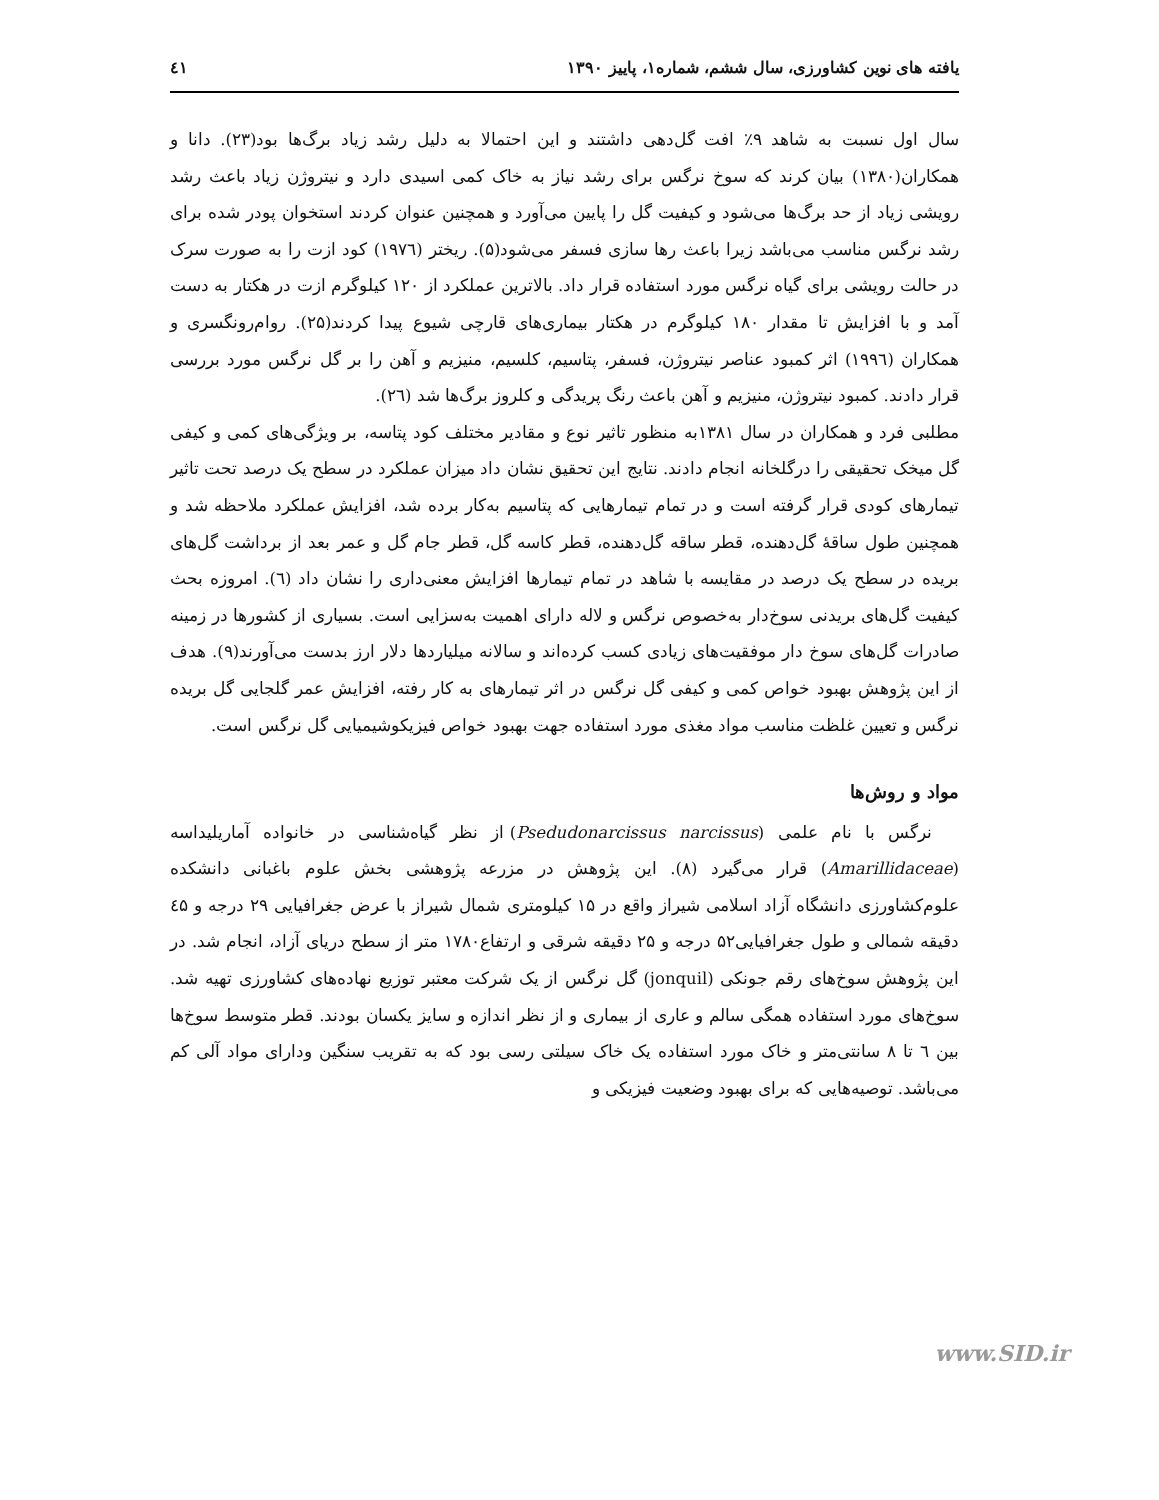یافته های نوین کشاورزی، سال ششم، شماره۱، پاییز ۱۳۹۰ ٤١
سال اول نسبت به شاهد ۹٪ افت گل‌دهی داشتند و این احتمالا به دلیل رشد زیاد برگ‌ها بود(۲۳). دانا و همکاران(۱۳۸۰) بیان کرند که سوخ نرگس برای رشد نیاز به خاک کمی اسیدی دارد و نیتروژن زیاد باعث رشد رویشی زیاد از حد برگ‌ها می‌شود و کیفیت گل را پایین می‌آورد و همچنین عنوان کردند استخوان پودر شده برای رشد نرگس مناسب می‌باشد زیرا باعث رها سازی فسفر می‌شود(۵). ریختر (۱۹۷٦) کود ازت را به صورت سرک در حالت رویشی برای گیاه نرگس مورد استفاده قرار داد. بالاترین عملکرد از ۱۲۰ کیلوگرم ازت در هکتار به دست آمد و با افزایش تا مقدار ۱۸۰ کیلوگرم در هکتار بیماری‌های قارچی شیوع پیدا کردند(۲۵). روام‌رونگسری و همکاران (۱۹۹٦) اثر کمبود عناصر نیتروژن، فسفر، پتاسیم، کلسیم، منیزیم و آهن را بر گل نرگس مورد بررسی قرار دادند. کمبود نیتروژن، منیزیم و آهن باعث رنگ پریدگی و کلروز برگ‌ها شد (۲٦).
مطلبی فرد و همکاران در سال ۱۳۸۱به منظور تاثیر نوع و مقادیر مختلف کود پتاسه، بر ویژگی‌های کمی و کیفی گل میخک تحقیقی را درگلخانه انجام دادند. نتایج این تحقیق نشان داد میزان عملکرد در سطح یک درصد تحت تاثیر تیمارهای کودی قرار گرفته است و در تمام تیمارهایی که پتاسیم به‌کار برده شد، افزایش عملکرد ملاحظه شد و همچنین طول ساقهٔ گل‌دهنده، قطر ساقه گل‌دهنده، قطر کاسه گل، قطر جام گل و عمر بعد از برداشت گل‌های بریده در سطح یک درصد در مقایسه با شاهد در تمام تیمارها افزایش معنی‌داری را نشان داد (٦). امروزه بحث کیفیت گل‌های بریدنی سوخ‌دار به‌خصوص نرگس و لاله دارای اهمیت به‌سزایی است. بسیاری از کشورها در زمینه صادرات گل‌های سوخ دار موفقیت‌های زیادی کسب کرده‌اند و سالانه میلیاردها دلار ارز بدست می‌آورند(۹). هدف از این پژوهش بهبود خواص کمی و کیفی گل نرگس در اثر تیمارهای به کار رفته، افزایش عمر گلجایی گل بریده نرگس و تعیین غلظت مناسب مواد مغذی مورد استفاده جهت بهبود خواص فیزیکوشیمیایی گل نرگس است.
مواد و روش‌ها
نرگس با نام علمی (Psedudonarcissus narcissus) از نظر گیاه‌شناسی در خانواده آماریلیداسه (Amarillidaceae) قرار می‌گیرد (۸). این پژوهش در مزرعه پژوهشی بخش علوم باغبانی دانشکده علوم‌کشاورزی دانشگاه آزاد اسلامی شیراز واقع در ۱۵ کیلومتری شمال شیراز با عرض جغرافیایی ۲۹ درجه و ٤۵ دقیقه شمالی و طول جغرافیایی۵۲ درجه و ۲۵ دقیقه شرقی و ارتفاع۱۷۸۰ متر از سطح دریای آزاد، انجام شد. در این پژوهش سوخ‌های رقم جونکی (jonquil) گل نرگس از یک شرکت معتبر توزیع نهاده‌های کشاورزی تهیه شد. سوخ‌های مورد استفاده همگی سالم و عاری از بیماری و از نظر اندازه و سایز یکسان بودند. قطر متوسط سوخ‌ها بین ٦ تا ۸ سانتی‌متر و خاک مورد استفاده یک خاک سیلتی رسی بود که به تقریب سنگین ودارای مواد آلی کم می‌باشد. توصیه‌هایی که برای بهبود وضعیت فیزیکی و
www.SID.ir